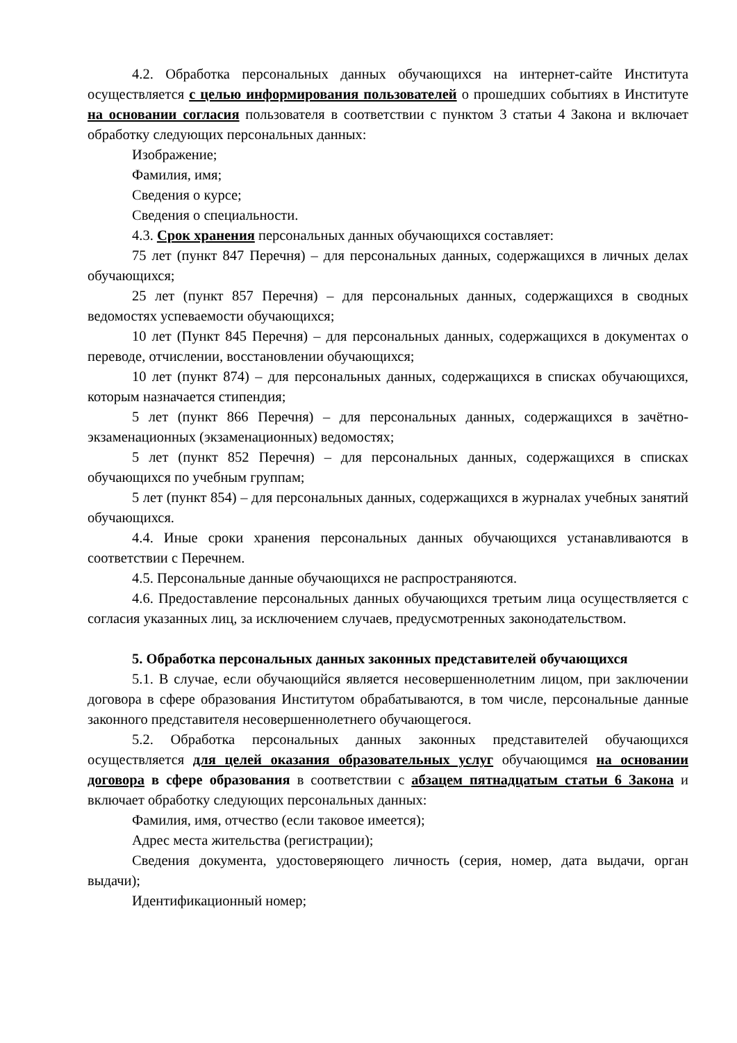4.2. Обработка персональных данных обучающихся на интернет-сайте Института осуществляется с целью информирования пользователей о прошедших событиях в Институте на основании согласия пользователя в соответствии с пунктом 3 статьи 4 Закона и включает обработку следующих персональных данных:
Изображение;
Фамилия, имя;
Сведения о курсе;
Сведения о специальности.
4.3. Срок хранения персональных данных обучающихся составляет:
75 лет (пункт 847 Перечня) – для персональных данных, содержащихся в личных делах обучающихся;
25 лет (пункт 857 Перечня) – для персональных данных, содержащихся в сводных ведомостях успеваемости обучающихся;
10 лет (Пункт 845 Перечня) – для персональных данных, содержащихся в документах о переводе, отчислении, восстановлении обучающихся;
10 лет (пункт 874) – для персональных данных, содержащихся в списках обучающихся, которым назначается стипендия;
5 лет (пункт 866 Перечня) – для персональных данных, содержащихся в зачётно-экзаменационных (экзаменационных) ведомостях;
5 лет (пункт 852 Перечня) – для персональных данных, содержащихся в списках обучающихся по учебным группам;
5 лет (пункт 854) – для персональных данных, содержащихся в журналах учебных занятий обучающихся.
4.4. Иные сроки хранения персональных данных обучающихся устанавливаются в соответствии с Перечнем.
4.5. Персональные данные обучающихся не распространяются.
4.6. Предоставление персональных данных обучающихся третьим лица осуществляется с согласия указанных лиц, за исключением случаев, предусмотренных законодательством.
5. Обработка персональных данных законных представителей обучающихся
5.1. В случае, если обучающийся является несовершеннолетним лицом, при заключении договора в сфере образования Институтом обрабатываются, в том числе, персональные данные законного представителя несовершеннолетнего обучающегося.
5.2. Обработка персональных данных законных представителей обучающихся осуществляется для целей оказания образовательных услуг обучающимся на основании договора в сфере образования в соответствии с абзацем пятнадцатым статьи 6 Закона и включает обработку следующих персональных данных:
Фамилия, имя, отчество (если таковое имеется);
Адрес места жительства (регистрации);
Сведения документа, удостоверяющего личность (серия, номер, дата выдачи, орган выдачи);
Идентификационный номер;